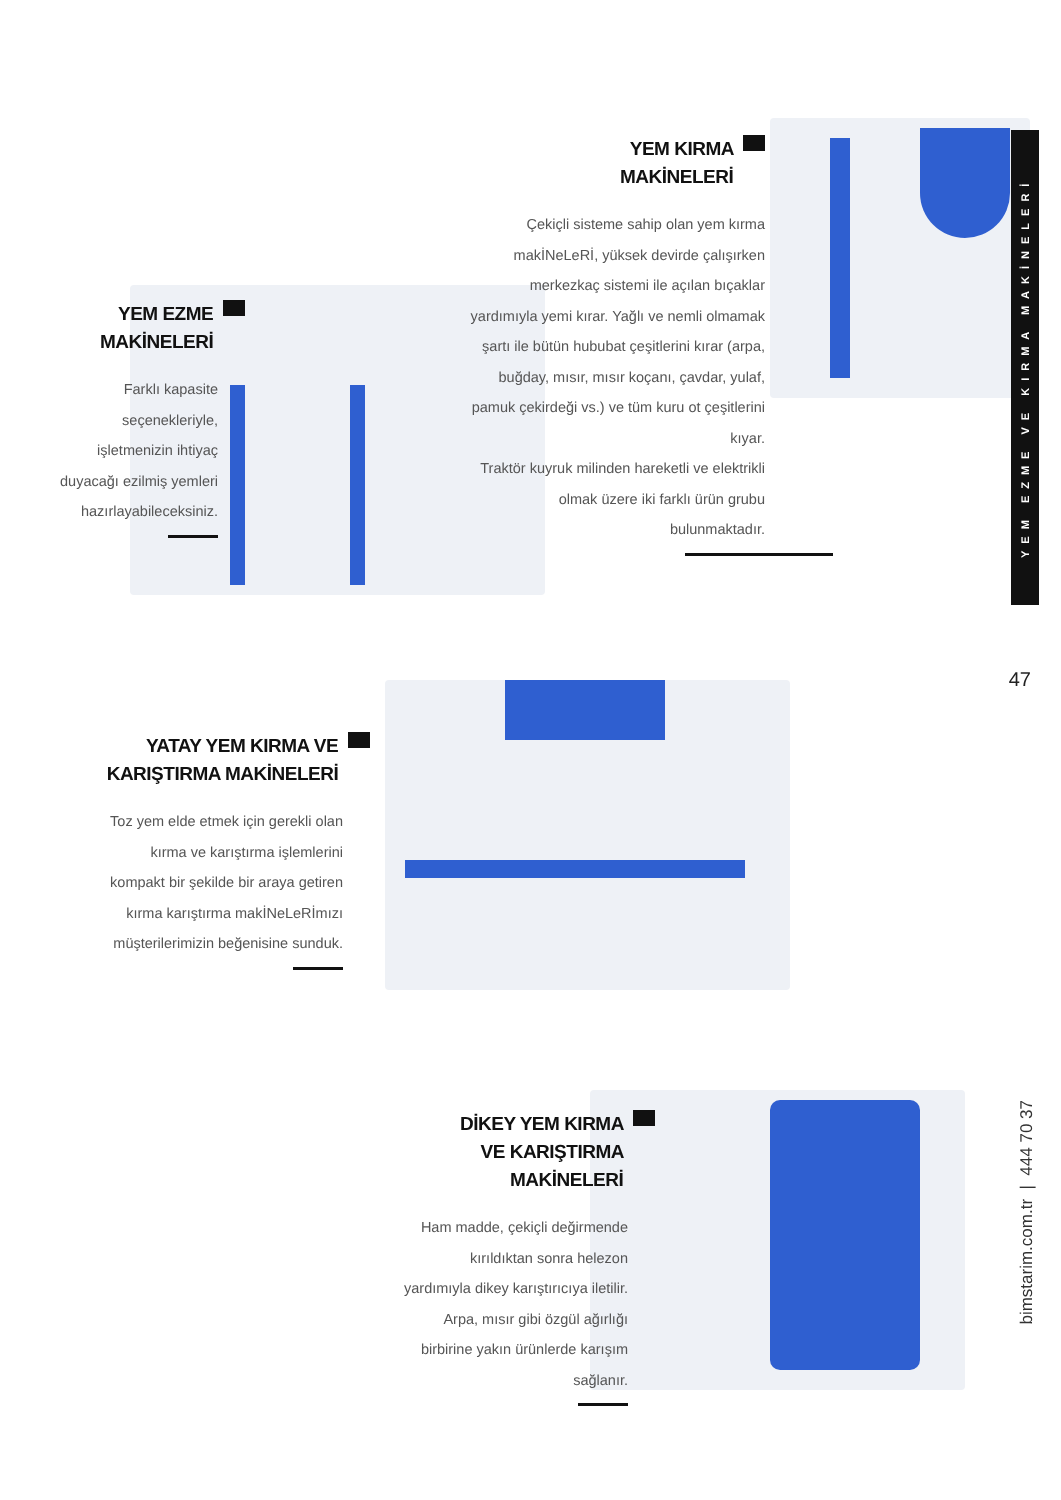YEM KIRMA
MAKİNELERİ
Çekiçli sisteme sahip olan yem kırma makİNeLeRİ, yüksek devirde çalışırken merkezkaç sistemi ile açılan bıçaklar yardımıyla yemi kırar. Yağlı ve nemli olmamak şartı ile bütün hububat çeşitlerini kırar (arpa, buğday, mısır, mısır koçanı, çavdar, yulaf, pamuk çekirdeği vs.) ve tüm kuru ot çeşitlerini kıyar.
Traktör kuyruk milinden hareketli ve elektrikli olmak üzere iki farklı ürün grubu bulunmaktadır.
YEM EZME
MAKİNELERİ
Farklı kapasite seçenekleriyle, işletmenizin ihtiyaç duyacağı ezilmiş yemleri hazırlayabileceksiniz.
YATAY YEM KIRMA VE
KARIŞTIRMA MAKİNELERİ
Toz yem elde etmek için gerekli olan kırma ve karıştırma işlemlerini kompakt bir şekilde bir araya getiren kırma karıştırma makİNeLeRİmızı müşterilerimizin beğenisine sunduk.
DİKEY YEM KIRMA
VE KARIŞTIRMA
MAKİNELERİ
Ham madde, çekiçli değirmende kırıldıktan sonra helezon yardımıyla dikey karıştırıcıya iletilir. Arpa, mısır gibi özgül ağırlığı birbirine yakın ürünlerde karışım sağlanır.
YEM EZME VE KIRMA MAKİNELERİ
47
bimstarim.com.tr | 444 70 37